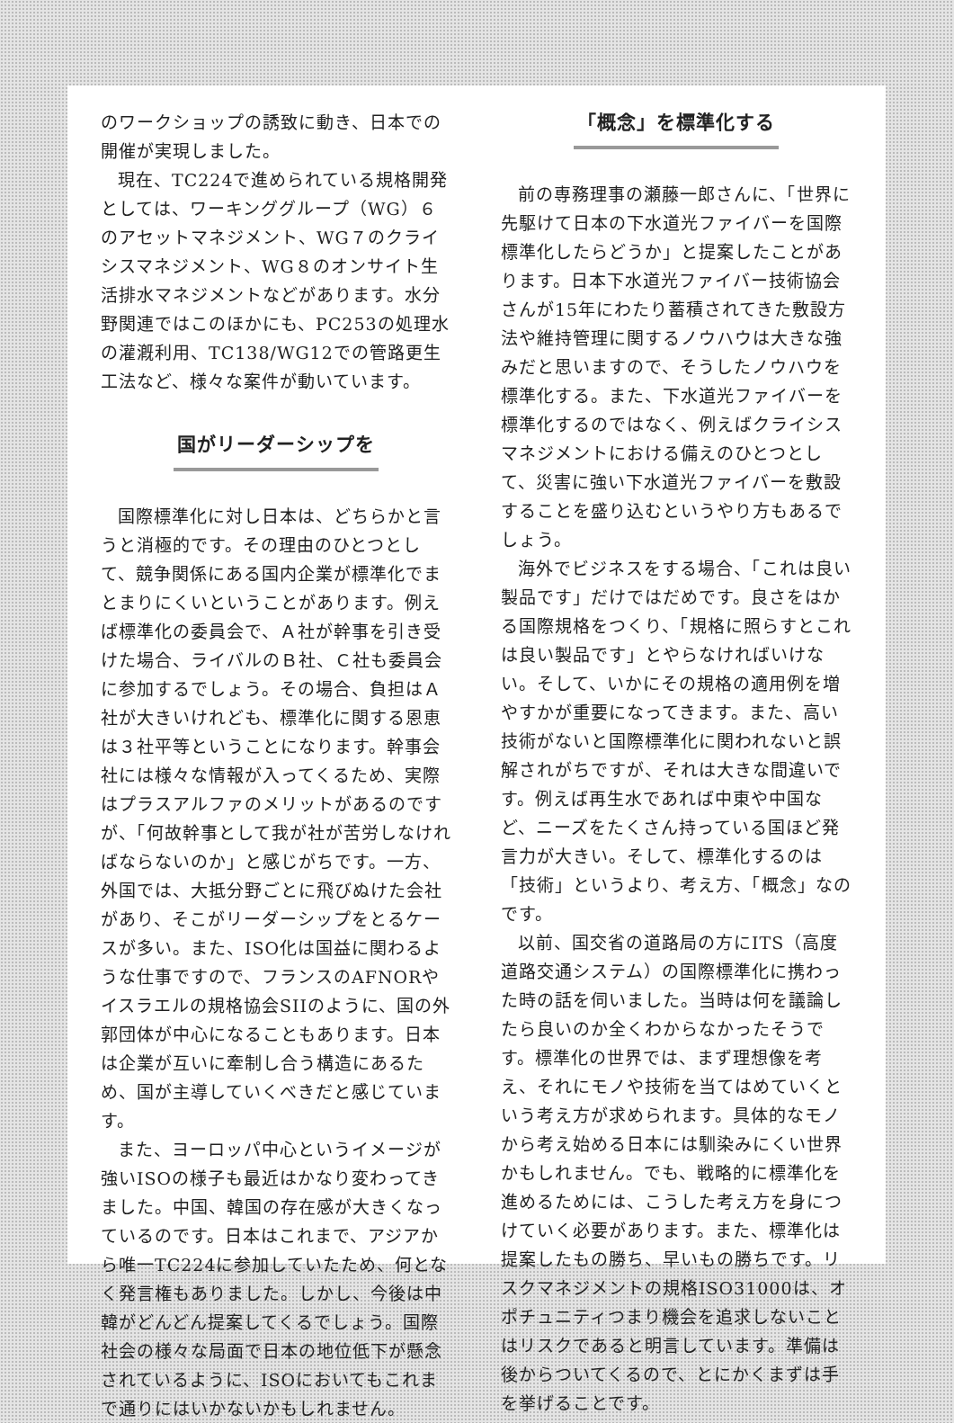のワークショップの誘致に動き、日本での開催が実現しました。
現在、TC224で進められている規格開発としては、ワーキンググループ（WG）６のアセットマネジメント、WG７のクライシスマネジメント、WG８のオンサイト生活排水マネジメントなどがあります。水分野関連ではこのほかにも、PC253の処理水の灌漑利用、TC138/WG12での管路更生工法など、様々な案件が動いています。
国がリーダーシップを
国際標準化に対し日本は、どちらかと言うと消極的です。その理由のひとつとして、競争関係にある国内企業が標準化でまとまりにくいということがあります。例えば標準化の委員会で、Ａ社が幹事を引き受けた場合、ライバルのＢ社、Ｃ社も委員会に参加するでしょう。その場合、負担はＡ社が大きいけれども、標準化に関する恩恵は３社平等ということになります。幹事会社には様々な情報が入ってくるため、実際はプラスアルファのメリットがあるのですが、「何故幹事として我が社が苦労しなければならないのか」と感じがちです。一方、外国では、大抵分野ごとに飛びぬけた会社があり、そこがリーダーシップをとるケースが多い。また、ISO化は国益に関わるような仕事ですので、フランスのAFNORやイスラエルの規格協会SIIのように、国の外郭団体が中心になることもあります。日本は企業が互いに牽制し合う構造にあるため、国が主導していくべきだと感じています。
また、ヨーロッパ中心というイメージが強いISOの様子も最近はかなり変わってきました。中国、韓国の存在感が大きくなっているのです。日本はこれまで、アジアから唯一TC224に参加していたため、何となく発言権もありました。しかし、今後は中韓がどんどん提案してくるでしょう。国際社会の様々な局面で日本の地位低下が懸念されているように、ISOにおいてもこれまで通りにはいかないかもしれません。
「概念」を標準化する
前の専務理事の瀬藤一郎さんに、「世界に先駆けて日本の下水道光ファイバーを国際標準化したらどうか」と提案したことがあります。日本下水道光ファイバー技術協会さんが15年にわたり蓄積されてきた敷設方法や維持管理に関するノウハウは大きな強みだと思いますので、そうしたノウハウを標準化する。また、下水道光ファイバーを標準化するのではなく、例えばクライシスマネジメントにおける備えのひとつとして、災害に強い下水道光ファイバーを敷設することを盛り込むというやり方もあるでしょう。
海外でビジネスをする場合、「これは良い製品です」だけではだめです。良さをはかる国際規格をつくり、「規格に照らすとこれは良い製品です」とやらなければいけない。そして、いかにその規格の適用例を増やすかが重要になってきます。また、高い技術がないと国際標準化に関われないと誤解されがちですが、それは大きな間違いです。例えば再生水であれば中東や中国など、ニーズをたくさん持っている国ほど発言力が大きい。そして、標準化するのは「技術」というより、考え方、「概念」なのです。
以前、国交省の道路局の方にITS（高度道路交通システム）の国際標準化に携わった時の話を伺いました。当時は何を議論したら良いのか全くわからなかったそうです。標準化の世界では、まず理想像を考え、それにモノや技術を当てはめていくという考え方が求められます。具体的なモノから考え始める日本には馴染みにくい世界かもしれません。でも、戦略的に標準化を進めるためには、こうした考え方を身につけていく必要があります。また、標準化は提案したもの勝ち、早いもの勝ちです。リスクマネジメントの規格ISO31000は、オポチュニティつまり機会を追求しないことはリスクであると明言しています。準備は後からついてくるので、とにかくまずは手を挙げることです。